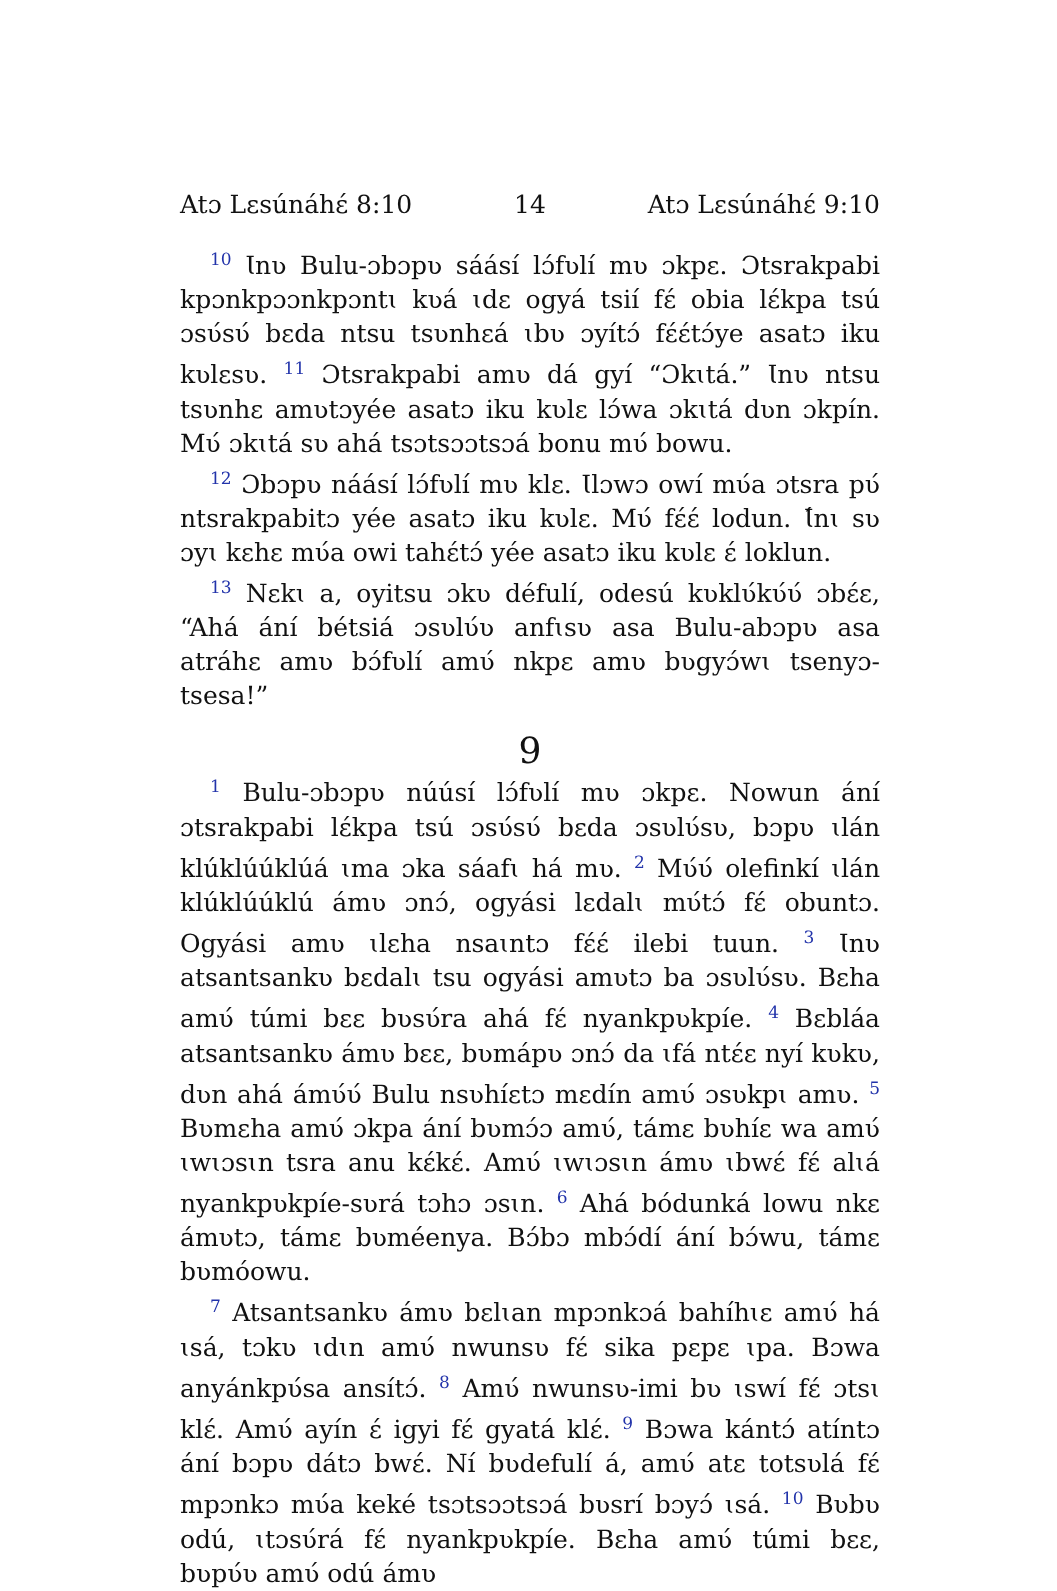Atɔ Lɛsúnáhɛ́ 8:10 14 Atɔ Lɛsúnáhɛ́ 9:10
<sup>10</sup> Ɩnʋ Bulu-ɔbɔpʋ sáásí lɔ́fʋlí mʋ ɔkpɛ. Ɔtsrakpabi kpɔnkpɔɔnkpɔntɩ kʋá ɩdɛ ogyá tsií fɛ́ obia lɛ́kpa tsú ɔsʋ́sʋ́ bɛda ntsu tsʋnhɛá ɩbʋ ɔyítɔ́ fɛ́ɛ́tɔ́ye asatɔ iku kʋlɛsʋ. <sup>11</sup> Ɔtsrakpabi amʋ dá gyí “Ɔkɩtá.” Ɩnʋ ntsu tsʋnhɛ amʋtɔyée asatɔ iku kʋlɛ lɔ́wa ɔkɩtá dʋn ɔkpín. Mʋ́ ɔkɩtá sʋ ahá tsɔtsɔɔtsɔá bonu mʋ́ bowu.
<sup>12</sup> Ɔbɔpʋ náásí lɔ́fʋlí mʋ klɛ. Ɩlɔwɔ owí mʋ́a ɔtsra pʋ́ ntsrakpabitɔ yée asatɔ iku kʋlɛ. Mʋ́ fɛ́ɛ́ lodun. Ɩ́nɩ sʋ ɔyɩ kɛhɛ mʋ́a owi tahɛ́tɔ́ yée asatɔ iku kʋlɛ ɛ́ loklun.
<sup>13</sup> Nɛkɩ a, oyitsu ɔkʋ défulí, odesú kʋklʋ́kʋ́ʋ́ ɔbɛ́ɛ, “Ahá ání bétsiá ɔsʋlʋ́ʋ anfɩsʋ asa Bulu-abɔpʋ asa atráhɛ amʋ bɔ́fʋlí amʋ́ nkpɛ amʋ bʋgyɔ́wɩ tsenyɔ-tsesa!”
9
<sup>1</sup> Bulu-ɔbɔpʋ núúsí lɔ́fʋlí mʋ ɔkpɛ. Nowun ání ɔtsrakpabi lɛ́kpa tsú ɔsʋ́sʋ́ bɛda ɔsʋlʋ́sʋ, bɔpʋ ɩlán klúklúúklúá ɩma ɔka sáafɩ há mʋ. <sup>2</sup> Mʋ́ʋ́ olefinkí ɩlán klúklúúklú ámʋ ɔnɔ́, ogyási lɛdalɩ mʋ́tɔ́ fɛ́ obuntɔ. Ogyási amʋ ɩlɛha nsaɩntɔ fɛ́ɛ́ ilebi tuun. <sup>3</sup> Ɩnʋ atsantsankʋ bɛdalɩ tsu ogyási amʋtɔ ba ɔsʋlʋ́sʋ. Bɛha amʋ́ túmi bɛɛ bʋsʋ́ra ahá fɛ́ nyankpʋkpíe. <sup>4</sup> Bɛbláa atsantsankʋ ámʋ bɛɛ, bʋmápʋ ɔnɔ́ da ɩfá ntɛ́ɛ nyí kʋkʋ, dʋn ahá ámʋ́ʋ́ Bulu nsʋhíɛtɔ mɛdín amʋ́ ɔsʋkpɩ amʋ. <sup>5</sup> Bʋmɛha amʋ́ ɔkpa ání bʋmɔ́ɔ amʋ́, támɛ bʋhíɛ wa amʋ́ ɩwɩɔsɩn tsra anu kɛ́kɛ́. Amʋ́ ɩwɩɔsɩn ámʋ ɩbwɛ́ fɛ́ alɩá nyankpʋkpíe-sʋrá tɔhɔ ɔsɩn. <sup>6</sup> Ahá bódunká lowu nkɛ ámʋtɔ, támɛ bʋméenya. Bɔ́bɔ mbɔ́dí ání bɔ́wu, támɛ bʋmóowu.
<sup>7</sup> Atsantsankʋ ámʋ bɛlɩan mpɔnkɔá bahíhɩɛ amʋ́ há ɩsá, tɔkʋ ɩdɩn amʋ́ nwunsʋ fɛ́ sika pɛpɛ ɩpa. Bɔwa anyánkpʋ́sa ansítɔ́. <sup>8</sup> Amʋ́ nwunsʋ-imi bʋ ɩswí fɛ́ ɔtsɩ klɛ́. Amʋ́ ayín ɛ́ igyi fɛ́ gyatá klɛ́. <sup>9</sup> Bɔwa kántɔ́ atíntɔ ání bɔpʋ dátɔ bwɛ́. Ní bʋdefulí á, amʋ́ atɛ totsʋlá fɛ́ mpɔnkɔ mʋ́a keké tsɔtsɔɔtsɔá bʋsrí bɔyɔ́ ɩsá. <sup>10</sup> Bʋbʋ odú, ɩtɔsʋ́rá fɛ́ nyankpʋkpíe. Bɛha amʋ́ túmi bɛɛ, bʋpʋ́ʋ amʋ́ odú ámʋ